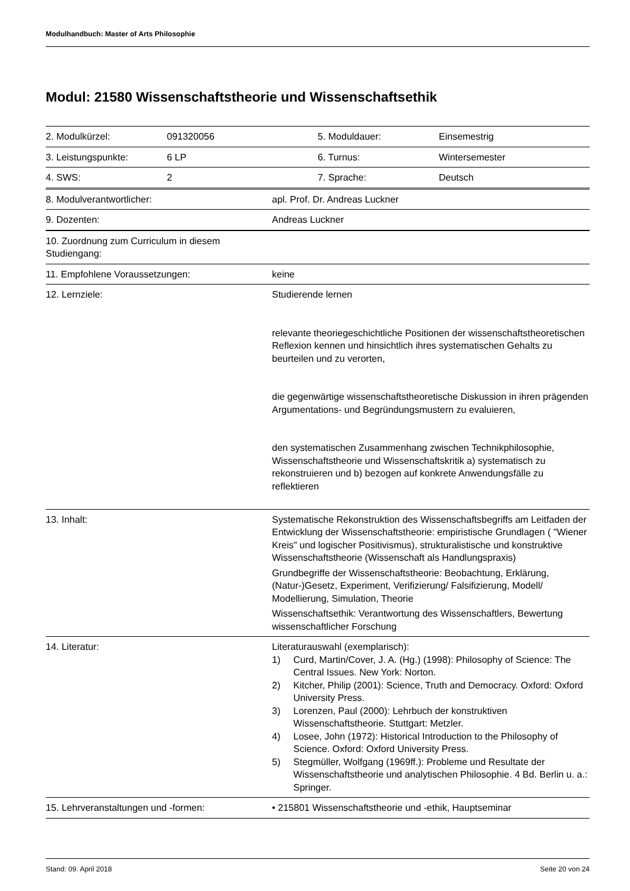Modulhandbuch: Master of Arts Philosophie
Modul: 21580 Wissenschaftstheorie und Wissenschaftsethik
| 2. Modulkürzel: | 091320056 | 5. Moduldauer: | Einsemestrig |
| 3. Leistungspunkte: | 6 LP | 6. Turnus: | Wintersemester |
| 4. SWS: | 2 | 7. Sprache: | Deutsch |
| 8. Modulverantwortlicher: | apl. Prof. Dr. Andreas Luckner |
| 9. Dozenten: | Andreas Luckner |
| 10. Zuordnung zum Curriculum in diesem Studiengang: | |
| 11. Empfohlene Voraussetzungen: | keine |
| 12. Lernziele: | Studierende lernen relevante theoriegeschichtliche Positionen der wissenschaftstheoretischen Reflexion kennen und hinsichtlich ihres systematischen Gehalts zu beurteilen und zu verorten, die gegenwärtige wissenschaftstheoretische Diskussion in ihren prägenden Argumentations- und Begründungsmustern zu evaluieren, den systematischen Zusammenhang zwischen Technikphilosophie, Wissenschaftstheorie und Wissenschaftskritik a) systematisch zu rekonstruieren und b) bezogen auf konkrete Anwendungsfälle zu reflektieren |
| 13. Inhalt: | Systematische Rekonstruktion des Wissenschaftsbegriffs am Leitfaden der Entwicklung der Wissenschaftstheorie: empiristische Grundlagen ( "Wiener Kreis" und logischer Positivismus), strukturalistische und konstruktive Wissenschaftstheorie (Wissenschaft als Handlungspraxis) Grundbegriffe der Wissenschaftstheorie: Beobachtung, Erklärung, (Natur-)Gesetz, Experiment, Verifizierung/ Falsifizierung, Modell/ Modellierung, Simulation, Theorie Wissenschaftsethik: Verantwortung des Wissenschaftlers, Bewertung wissenschaftlicher Forschung |
| 14. Literatur: | Literaturauswahl (exemplarisch): 1) Curd, Martin/Cover, J. A. (Hg.) (1998): Philosophy of Science: The Central Issues. New York: Norton. 2) Kitcher, Philip (2001): Science, Truth and Democracy. Oxford: Oxford University Press. 3) Lorenzen, Paul (2000): Lehrbuch der konstruktiven Wissenschaftstheorie. Stuttgart: Metzler. 4) Losee, John (1972): Historical Introduction to the Philosophy of Science. Oxford: Oxford University Press. 5) Stegmüller, Wolfgang (1969ff.): Probleme und Resultate der Wissenschaftstheorie und analytischen Philosophie. 4 Bd. Berlin u. a.: Springer. |
| 15. Lehrveranstaltungen und -formen: | • 215801 Wissenschaftstheorie und -ethik, Hauptseminar |
Stand: 09. April 2018 Seite 20 von 24